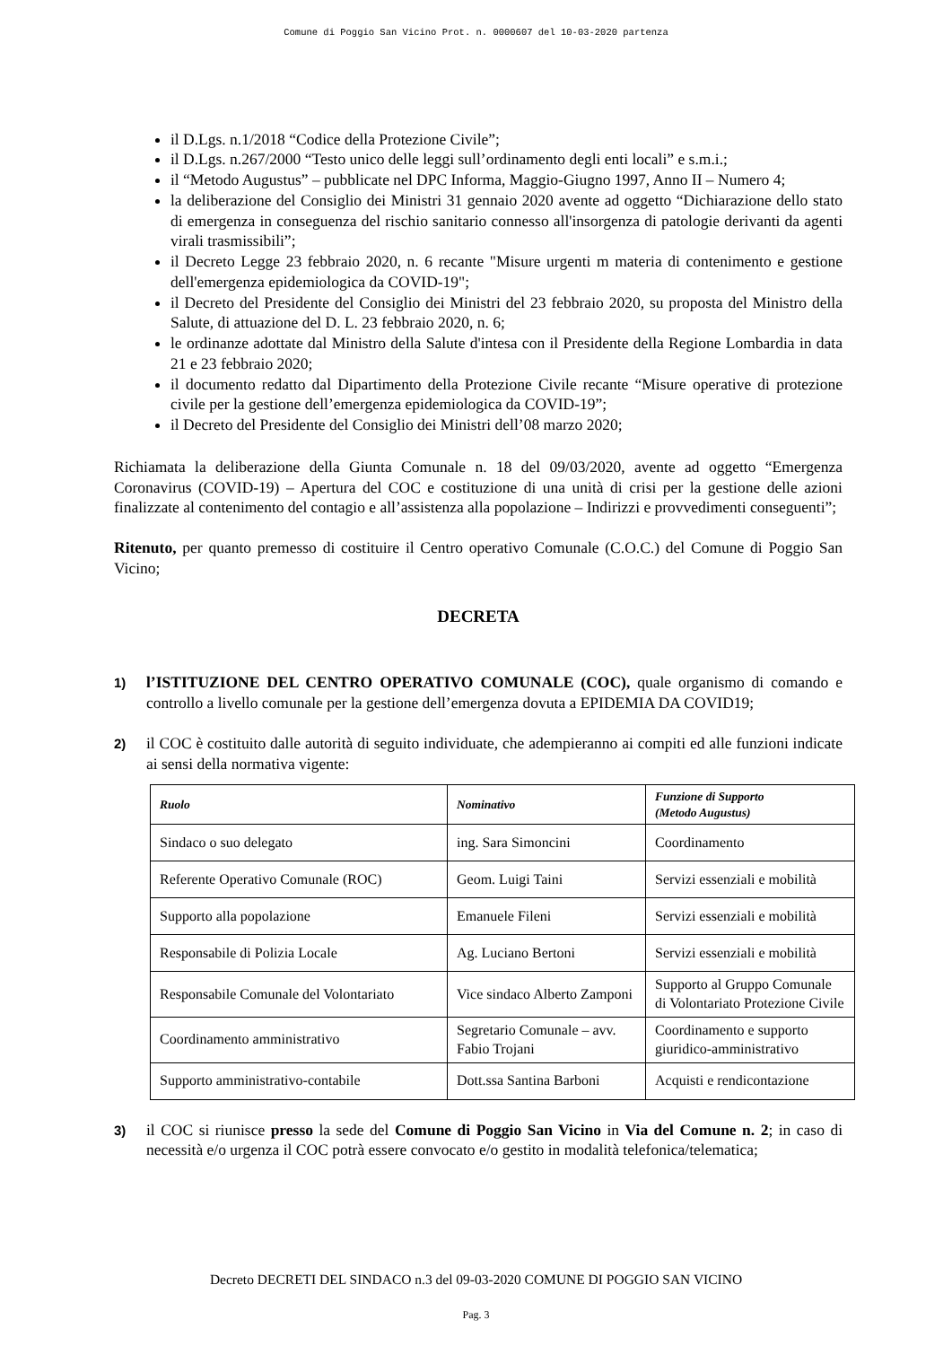Comune di Poggio San Vicino Prot. n. 0000607 del 10-03-2020 partenza
il D.Lgs. n.1/2018 “Codice della Protezione Civile”;
il D.Lgs. n.267/2000 “Testo unico delle leggi sull’ordinamento degli enti locali” e s.m.i.;
il “Metodo Augustus” – pubblicate nel DPC Informa, Maggio-Giugno 1997, Anno II – Numero 4;
la deliberazione del Consiglio dei Ministri 31 gennaio 2020 avente ad oggetto “Dichiarazione dello stato di emergenza in conseguenza del rischio sanitario connesso all'insorgenza di patologie derivanti da agenti virali trasmissibili”;
il Decreto Legge 23 febbraio 2020, n. 6 recante "Misure urgenti m materia di contenimento e gestione dell'emergenza epidemiologica da COVID-19";
il Decreto del Presidente del Consiglio dei Ministri del 23 febbraio 2020, su proposta del Ministro della Salute, di attuazione del D. L. 23 febbraio 2020, n. 6;
le ordinanze adottate dal Ministro della Salute d'intesa con il Presidente della Regione Lombardia in data 21 e 23 febbraio 2020;
il documento redatto dal Dipartimento della Protezione Civile recante “Misure operative di protezione civile per la gestione dell’emergenza epidemiologica da COVID-19”;
il Decreto del Presidente del Consiglio dei Ministri dell’08 marzo 2020;
Richiamata la deliberazione della Giunta Comunale n. 18 del 09/03/2020, avente ad oggetto “Emergenza Coronavirus (COVID-19) – Apertura del COC e costituzione di una unità di crisi per la gestione delle azioni finalizzate al contenimento del contagio e all’assistenza alla popolazione – Indirizzi e provvedimenti conseguenti”;
Ritenuto, per quanto premesso di costituire il Centro operativo Comunale (C.O.C.) del Comune di Poggio San Vicino;
DECRETA
1) l’ISTITUZIONE DEL CENTRO OPERATIVO COMUNALE (COC), quale organismo di comando e controllo a livello comunale per la gestione dell’emergenza dovuta a EPIDEMIA DA COVID19;
2) il COC è costituito dalle autorità di seguito individuate, che adempieranno ai compiti ed alle funzioni indicate ai sensi della normativa vigente:
| Ruolo | Nominativo | Funzione di Supporto (Metodo Augustus) |
| --- | --- | --- |
| Sindaco o suo delegato | ing. Sara Simoncini | Coordinamento |
| Referente Operativo Comunale (ROC) | Geom. Luigi Taini | Servizi essenziali e mobilità |
| Supporto alla popolazione | Emanuele Fileni | Servizi essenziali e mobilità |
| Responsabile di Polizia Locale | Ag. Luciano Bertoni | Servizi essenziali e mobilità |
| Responsabile Comunale del Volontariato | Vice sindaco Alberto Zamponi | Supporto al Gruppo Comunale di Volontariato Protezione Civile |
| Coordinamento amministrativo | Segretario Comunale – avv. Fabio Trojani | Coordinamento e supporto giuridico-amministrativo |
| Supporto amministrativo-contabile | Dott.ssa Santina Barboni | Acquisti e rendicontazione |
3) il COC si riunisce presso la sede del Comune di Poggio San Vicino in Via del Comune n. 2; in caso di necessità e/o urgenza il COC potrà essere convocato e/o gestito in modalità telefonica/telematica;
Decreto DECRETI DEL SINDACO n.3 del 09-03-2020 COMUNE DI POGGIO SAN VICINO
Pag. 3